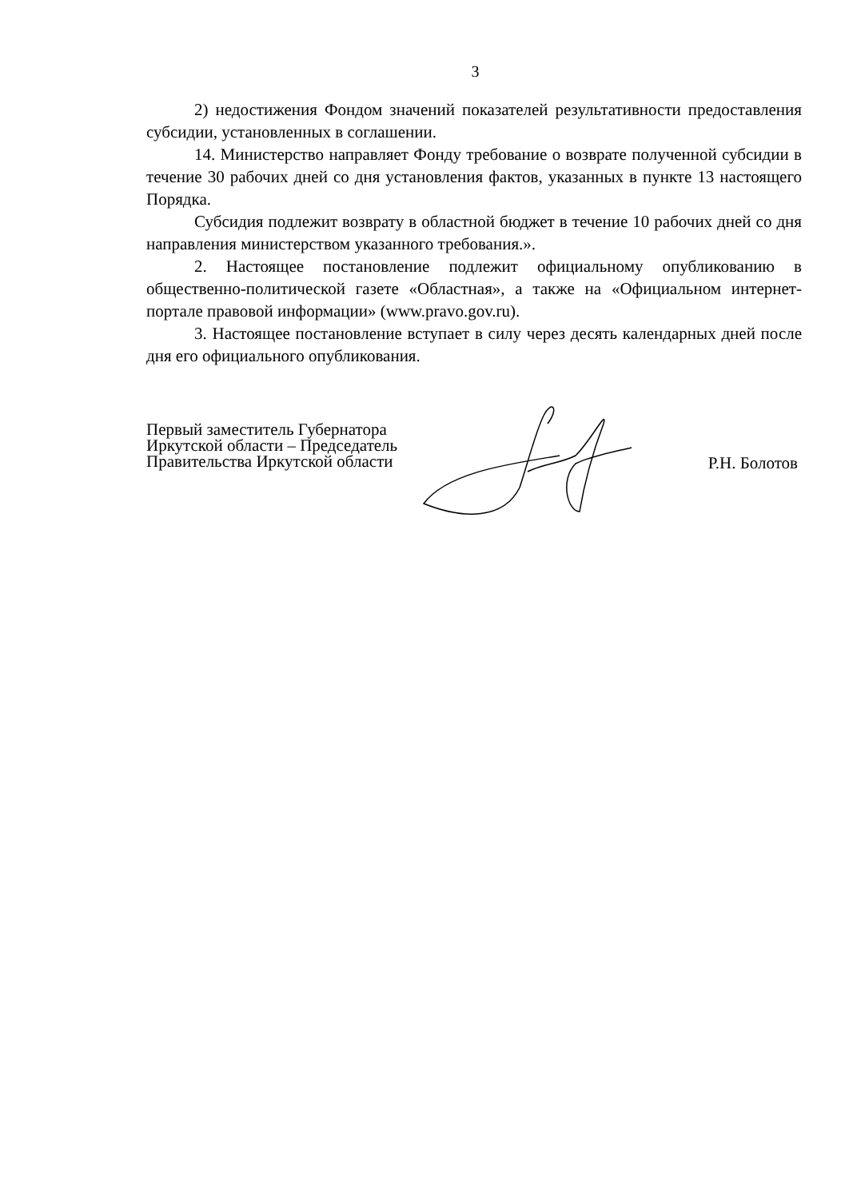3
2) недостижения Фондом значений показателей результативности предоставления субсидии, установленных в соглашении.
14. Министерство направляет Фонду требование о возврате полученной субсидии в течение 30 рабочих дней со дня установления фактов, указанных в пункте 13 настоящего Порядка.
Субсидия подлежит возврату в областной бюджет в течение 10 рабочих дней со дня направления министерством указанного требования.».
2. Настоящее постановление подлежит официальному опубликованию в общественно-политической газете «Областная», а также на «Официальном интернет-портале правовой информации» (www.pravo.gov.ru).
3. Настоящее постановление вступает в силу через десять календарных дней после дня его официального опубликования.
Первый заместитель Губернатора
Иркутской области – Председатель
Правительства Иркутской области
Р.Н. Болотов